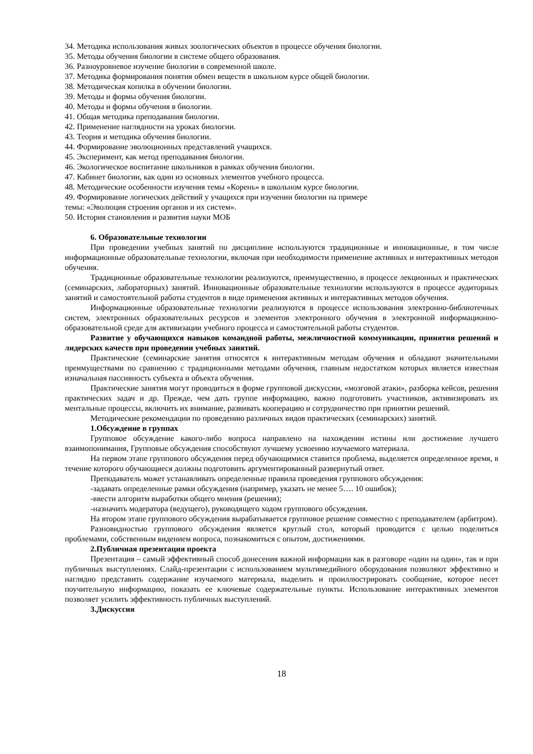34. Методика использования живых зоологических объектов в процессе обучения биологии.
35. Методы обучения биологии в системе общего образования.
36. Разноуровневое изучение биологии в современной школе.
37. Методика формирования понятия обмен веществ в школьном курсе общей биологии.
38. Методическая копилка в обучении биологии.
39. Методы и формы обучения биологии.
40. Методы и формы обучения в биологии.
41. Общая методика преподавания биологии.
42. Применение наглядности на уроках биологии.
43. Теория и методика обучения биологии.
44. Формирование эволюционных представлений учащихся.
45. Эксперимент, как метод преподавания биологии.
46. Экологическое воспитание школьников в рамках обучения биологии.
47. Кабинет биологии, как один из основных элементов учебного процесса.
48. Методические особенности изучения темы «Корень» в школьном курсе биологии.
49. Формирование логических действий у учащихся при изучении биологии на примере
темы: «Эволюция строения органов и их систем».
50. История становления и развития науки МОБ
6. Образовательные технологии
При проведении учебных занятий по дисциплине используются традиционные и инновационные, в том числе информационные образовательные технологии, включая при необходимости применение активных и интерактивных методов обучения.
Традиционные образовательные технологии реализуются, преимущественно, в процессе лекционных и практических (семинарских, лабораторных) занятий. Инновационные образовательные технологии используются в процессе аудиторных занятий и самостоятельной работы студентов в виде применения активных и интерактивных методов обучения.
Информационные образовательные технологии реализуются в процессе использования электронно-библиотечных систем, электронных образовательных ресурсов и элементов электронного обучения в электронной информационно-образовательной среде для активизации учебного процесса и самостоятельной работы студентов.
Развитие у обучающихся навыков командной работы, межличностной коммуникации, принятия решений и лидерских качеств при проведении учебных занятий.
Практические (семинарские занятия относятся к интерактивным методам обучения и обладают значительными преимуществами по сравнению с традиционными методами обучения, главным недостатком которых является известная изначальная пассивность субъекта и объекта обучения.
Практические занятия могут проводиться в форме групповой дискуссии, «мозговой атаки», разборка кейсов, решения практических задач и др. Прежде, чем дать группе информацию, важно подготовить участников, активизировать их ментальные процессы, включить их внимание, развивать кооперацию и сотрудничество при принятии решений.
Методические рекомендации по проведению различных видов практических (семинарских) занятий.
1.Обсуждение в группах
Групповое обсуждение какого-либо вопроса направлено на нахождении истины или достижение лучшего взаимопонимания, Групповые обсуждения способствуют лучшему усвоению изучаемого материала.
На первом этапе группового обсуждения перед обучающимися ставится проблема, выделяется определенное время, в течение которого обучающиеся должны подготовить аргументированный развернутый ответ.
Преподаватель может устанавливать определенные правила проведения группового обсуждения:
-задавать определенные рамки обсуждения (например, указать не менее 5…. 10 ошибок);
-ввести алгоритм выработки общего мнения (решения);
-назначить модератора (ведущего), руководящего ходом группового обсуждения.
На втором этапе группового обсуждения вырабатывается групповое решение совместно с преподавателем (арбитром).
Разновидностью группового обсуждения является круглый стол, который проводится с целью поделиться проблемами, собственным видением вопроса, познакомиться с опытом, достижениями.
2.Публичная презентация проекта
Презентация – самый эффективный способ донесения важной информации как в разговоре «один на один», так и при публичных выступлениях. Слайд-презентации с использованием мультимедийного оборудования позволяют эффективно и наглядно представить содержание изучаемого материала, выделить и проиллюстрировать сообщение, которое несет поучительную информацию, показать ее ключевые содержательные пункты. Использование интерактивных элементов позволяет усилить эффективность публичных выступлений.
3.Дискуссия
18